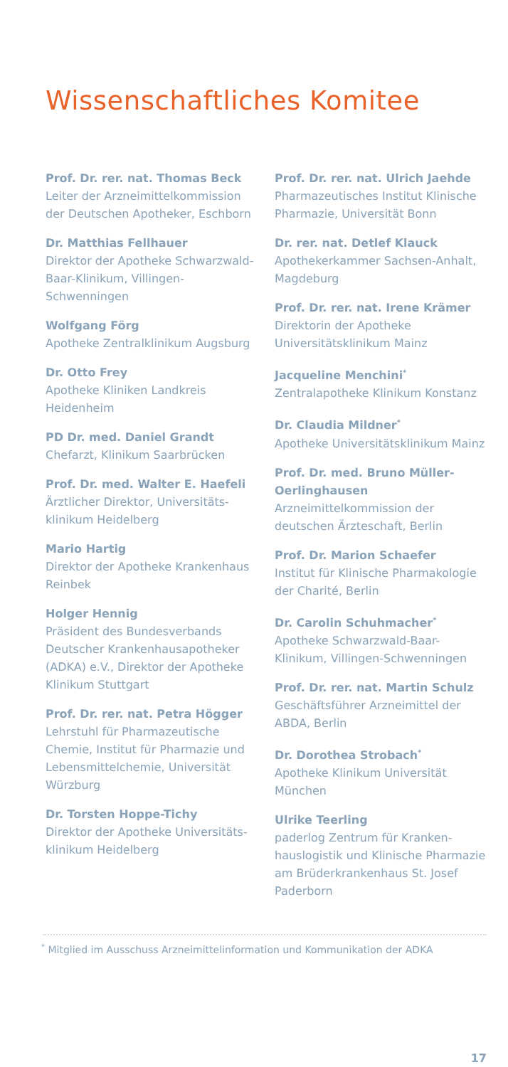Wissenschaftliches Komitee
Prof. Dr. rer. nat. Thomas Beck
Leiter der Arzneimittelkommission der Deutschen Apotheker, Eschborn
Dr. Matthias Fellhauer
Direktor der Apotheke Schwarzwald-Baar-Klinikum, Villingen-Schwenningen
Wolfgang Förg
Apotheke Zentralklinikum Augsburg
Dr. Otto Frey
Apotheke Kliniken Landkreis Heidenheim
PD Dr. med. Daniel Grandt
Chefarzt, Klinikum Saarbrücken
Prof. Dr. med. Walter E. Haefeli
Ärztlicher Direktor, Universitäts-klinikum Heidelberg
Mario Hartig
Direktor der Apotheke Krankenhaus Reinbek
Holger Hennig
Präsident des Bundesverbands Deutscher Krankenhausapotheker (ADKA) e.V., Direktor der Apotheke Klinikum Stuttgart
Prof. Dr. rer. nat. Petra Högger
Lehrstuhl für Pharmazeutische Chemie, Institut für Pharmazie und Lebensmittelchemie, Universität Würzburg
Dr. Torsten Hoppe-Tichy
Direktor der Apotheke Universitäts-klinikum Heidelberg
Prof. Dr. rer. nat. Ulrich Jaehde
Pharmazeutisches Institut Klinische Pharmazie, Universität Bonn
Dr. rer. nat. Detlef Klauck
Apothekerkammer Sachsen-Anhalt, Magdeburg
Prof. Dr. rer. nat. Irene Krämer
Direktorin der Apotheke Universitätsklinikum Mainz
Jacqueline Menchini<sup>*</sup>
Zentralapotheke Klinikum Konstanz
Dr. Claudia Mildner<sup>*</sup>
Apotheke Universitätsklinikum Mainz
Prof. Dr. med. Bruno Müller-Oerlinghausen
Arzneimittelkommission der deutschen Ärzteschaft, Berlin
Prof. Dr. Marion Schaefer
Institut für Klinische Pharmakologie der Charité, Berlin
Dr. Carolin Schuhmacher<sup>*</sup>
Apotheke Schwarzwald-Baar-Klinikum, Villingen-Schwenningen
Prof. Dr. rer. nat. Martin Schulz
Geschäftsführer Arzneimittel der ABDA, Berlin
Dr. Dorothea Strobach<sup>*</sup>
Apotheke Klinikum Universität München
Ulrike Teerling
paderlog Zentrum für Kranken-hauslogistik und Klinische Pharmazie am Brüderkrankenhaus St. Josef Paderborn
<sup>*</sup> Mitglied im Ausschuss Arzneimittelinformation und Kommunikation der ADKA
17